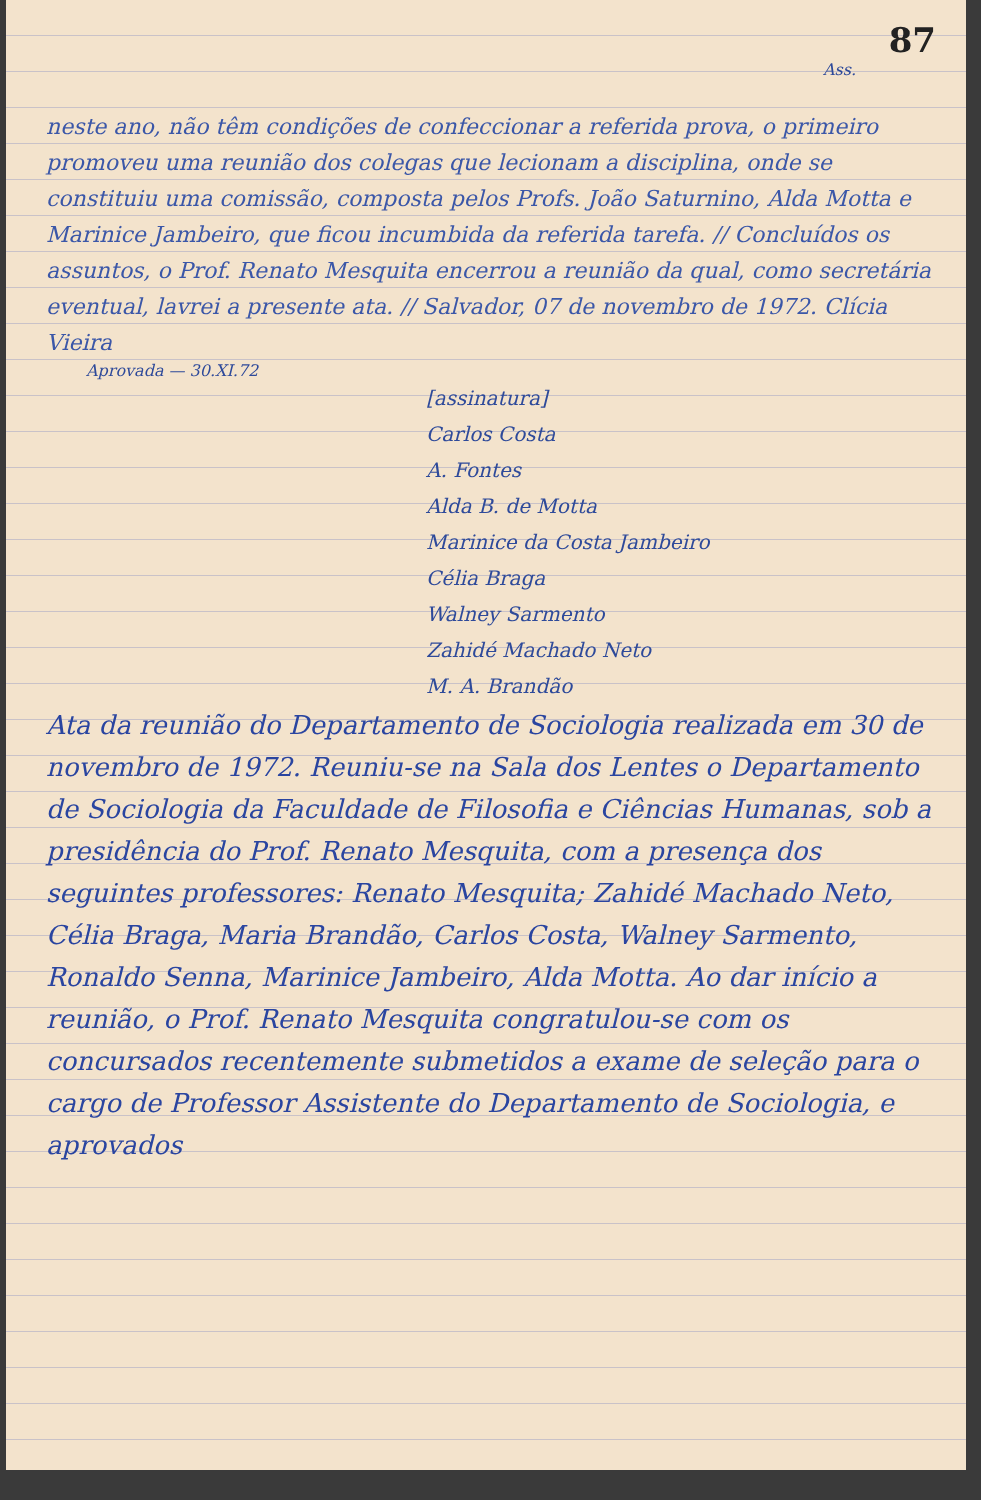87
Ass.
neste ano, não têm condições de confeccionar a referida prova, o primeiro promoveu uma reunião dos colegas que lecionam a disciplina, onde se constituiu uma comissão, composta pelos Profs. João Saturnino, Alda Motta e Marinice Jambeiro, que ficou incumbida da referida tarefa. // Concluídos os assuntos, o Prof. Renato Mesquita encerrou a reunião da qual, como secretária eventual, lavrei a presente ata. // Salvador, 07 de novembro de 1972. Clícia Vieira
Aprovada — 30.XI.72
[assinatura]
Carlos Costa
A. Fontes
Alda B. de Motta
Marinice da Costa Jambeiro
Célia Braga
Walney Sarmento
Zahidé Machado Neto
M. A. Brandão
Ata da reunião do Departamento de Sociologia realizada em 30 de novembro de 1972. Reuniu-se na Sala dos Lentes o Departamento de Sociologia da Faculdade de Filosofia e Ciências Humanas, sob a presidência do Prof. Renato Mesquita, com a presença dos seguintes professores: Renato Mesquita; Zahidé Machado Neto, Célia Braga, Maria Brandão, Carlos Costa, Walney Sarmento, Ronaldo Senna, Marinice Jambeiro, Alda Motta. Ao dar início a reunião, o Prof. Renato Mesquita congratulou-se com os concursados recentemente submetidos a exame de seleção para o cargo de Professor Assistente do Departamento de Sociologia, e aprovados